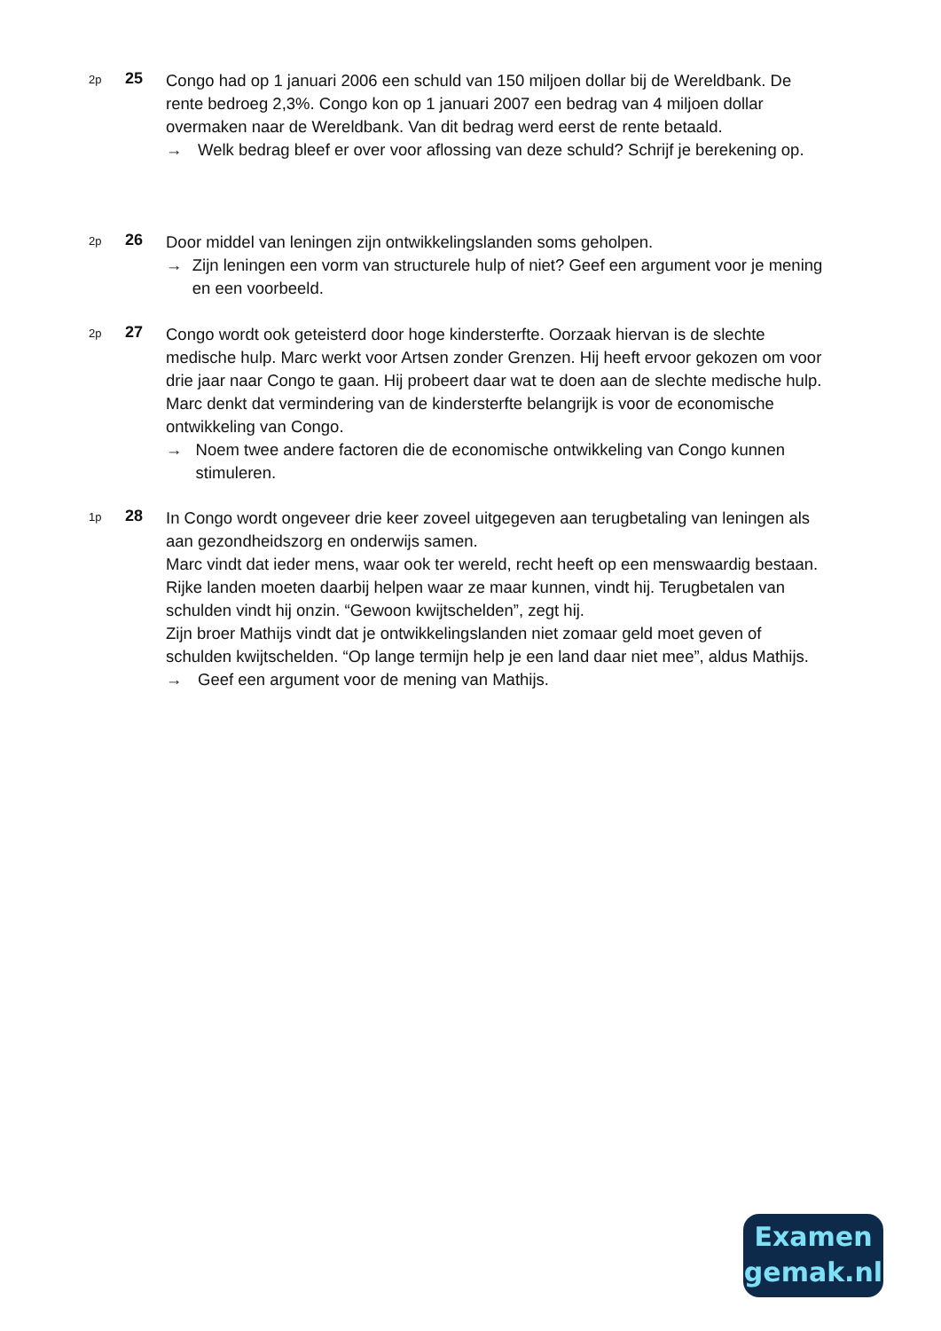2p
25
Congo had op 1 januari 2006 een schuld van 150 miljoen dollar bij de Wereldbank. De rente bedroeg 2,3%. Congo kon op 1 januari 2007 een bedrag van 4 miljoen dollar overmaken naar de Wereldbank. Van dit bedrag werd eerst de rente betaald.
→ Welk bedrag bleef er over voor aflossing van deze schuld? Schrijf je berekening op.
2p
26
Door middel van leningen zijn ontwikkelingslanden soms geholpen.
→ Zijn leningen een vorm van structurele hulp of niet? Geef een argument voor je mening en een voorbeeld.
2p
27
Congo wordt ook geteisterd door hoge kindersterfte. Oorzaak hiervan is de slechte medische hulp. Marc werkt voor Artsen zonder Grenzen. Hij heeft ervoor gekozen om voor drie jaar naar Congo te gaan. Hij probeert daar wat te doen aan de slechte medische hulp. Marc denkt dat vermindering van de kindersterfte belangrijk is voor de economische ontwikkeling van Congo.
→ Noem twee andere factoren die de economische ontwikkeling van Congo kunnen stimuleren.
1p
28
In Congo wordt ongeveer drie keer zoveel uitgegeven aan terugbetaling van leningen als aan gezondheidszorg en onderwijs samen.
Marc vindt dat ieder mens, waar ook ter wereld, recht heeft op een menswaardig bestaan. Rijke landen moeten daarbij helpen waar ze maar kunnen, vindt hij. Terugbetalen van schulden vindt hij onzin. “Gewoon kwijtschelden”, zegt hij.
Zijn broer Mathijs vindt dat je ontwikkelingslanden niet zomaar geld moet geven of schulden kwijtschelden. “Op lange termijn help je een land daar niet mee”, aldus Mathijs.
→ Geef een argument voor de mening van Mathijs.
Examen
gemak.nl